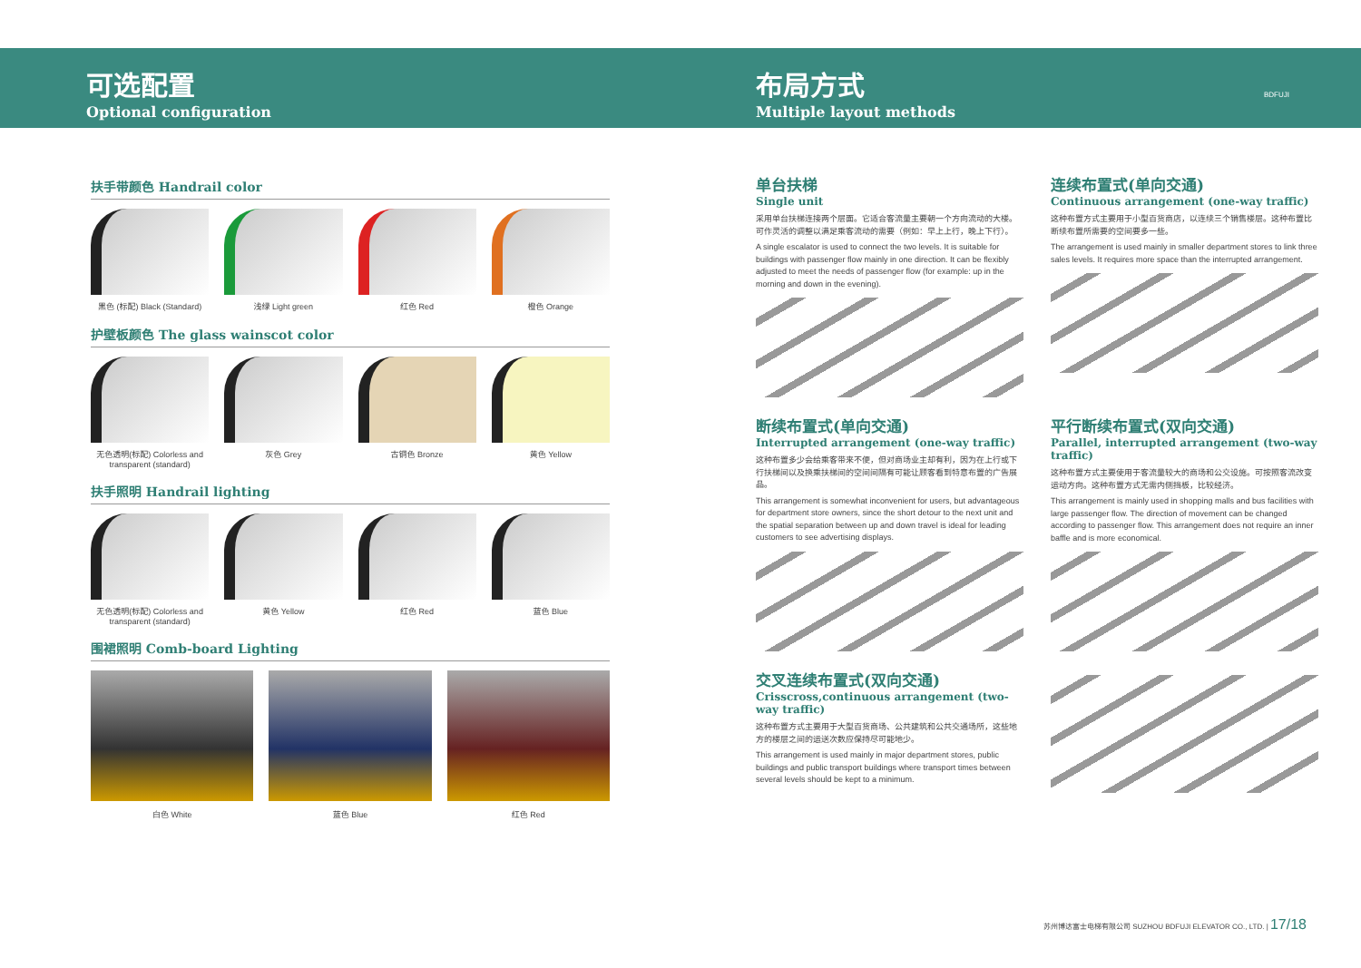可选配置
Optional configuration
布局方式
Multiple layout methods
BDFUJI
扶手带颜色 Handrail color
黑色 (标配) Black (Standard) 浅绿 Light green 红色 Red 橙色 Orange
护壁板颜色 The glass wainscot color
无色透明(标配) Colorless and transparent (standard)
灰色 Grey 古铜色 Bronze 黄色 Yellow
扶手照明 Handrail lighting
无色透明(标配) Colorless and transparent (standard)
黄色 Yellow 红色 Red 蓝色 Blue
围裙照明 Comb-board Lighting
白色 White 蓝色 Blue 红色 Red
单台扶梯
Single unit
采用单台扶梯连接两个层面。它适合客流量主要朝一个方向流动的大楼。可作灵活的调整以满足乘客流动的需要（例如：早上上行，晚上下行）。
A single escalator is used to connect the two levels. It is suitable for buildings with passenger flow mainly in one direction. It can be flexibly adjusted to meet the needs of passenger flow (for example: up in the morning and down in the evening).
连续布置式(单向交通)
Continuous arrangement (one-way traffic)
这种布置方式主要用于小型百货商店，以连续三个销售楼层。这种布置比断续布置所需要的空间要多一些。
The arrangement is used mainly in smaller department stores to link three sales levels. It requires more space than the interrupted arrangement.
断续布置式(单向交通)
Interrupted arrangement (one-way traffic)
这种布置多少会给乘客带来不便，但对商场业主却有利，因为在上行或下行扶梯间以及换乘扶梯间的空间间隔有可能让顾客看到特意布置的广告展品。
This arrangement is somewhat inconvenient for users, but advantageous for department store owners, since the short detour to the next unit and the spatial separation between up and down travel is ideal for leading customers to see advertising displays.
平行断续布置式(双向交通)
Parallel, interrupted arrangement (two-way traffic)
这种布置方式主要使用于客流量较大的商场和公交设施。可按照客流改变运动方向。这种布置方式无需内侧挡板，比较经济。
This arrangement is mainly used in shopping malls and bus facilities with large passenger flow. The direction of movement can be changed according to passenger flow. This arrangement does not require an inner baffle and is more economical.
交叉连续布置式(双向交通)
Crisscross,continuous arrangement (two-way traffic)
这种布置方式主要用于大型百货商场、公共建筑和公共交通场所，这些地方的楼层之间的运送次数应保持尽可能地少。
This arrangement is used mainly in major department stores, public buildings and public transport buildings where transport times between several levels should be kept to a minimum.
苏州博达富士电梯有限公司 SUZHOU BDFUJI ELEVATOR CO., LTD. | 17/18